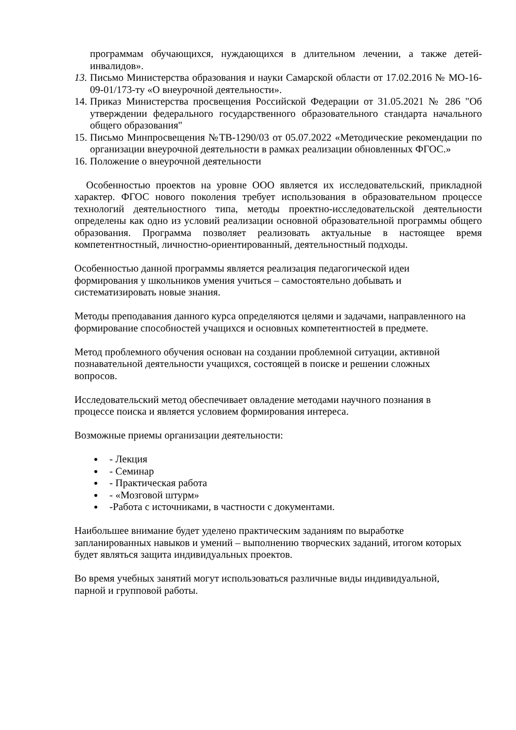программам обучающихся, нуждающихся в длительном лечении, а также детей-инвалидов».
13. Письмо Министерства образования и науки Самарской области от 17.02.2016 № МО-16-09-01/173-ту «О внеурочной деятельности».
14. Приказ Министерства просвещения Российской Федерации от 31.05.2021 № 286 "Об утверждении федерального государственного образовательного стандарта начального общего образования"
15. Письмо Минпросвещения №ТВ-1290/03 от 05.07.2022 «Методические рекомендации по организации внеурочной деятельности в рамках реализации обновленных ФГОС.»
16. Положение о внеурочной деятельности
Особенностью проектов на уровне ООО является их исследовательский, прикладной характер. ФГОС нового поколения требует использования в образовательном процессе технологий деятельностного типа, методы проектно-исследовательской деятельности определены как одно из условий реализации основной образовательной программы общего образования. Программа позволяет реализовать актуальные в настоящее время компетентностный, личностно-ориентированный, деятельностный подходы.
Особенностью данной программы является реализация педагогической идеи
формирования у школьников умения учиться – самостоятельно добывать и
систематизировать новые знания.
Методы преподавания данного курса определяются целями и задачами, направленного на формирование способностей учащихся и основных компетентностей в предмете.
Метод проблемного обучения основан на создании проблемной ситуации, активной
познавательной деятельности учащихся, состоящей в поиске и решении сложных
вопросов.
Исследовательский метод обеспечивает овладение методами научного познания в
процессе поиска и является условием формирования интереса.
Возможные приемы организации деятельности:
- Лекция
- Семинар
- Практическая работа
- «Мозговой штурм»
-Работа с источниками, в частности с документами.
Наибольшее внимание будет уделено практическим заданиям по выработке
запланированных навыков и умений – выполнению творческих заданий, итогом которых
будет являться защита индивидуальных проектов.
Во время учебных занятий могут использоваться различные виды индивидуальной,
парной и групповой работы.